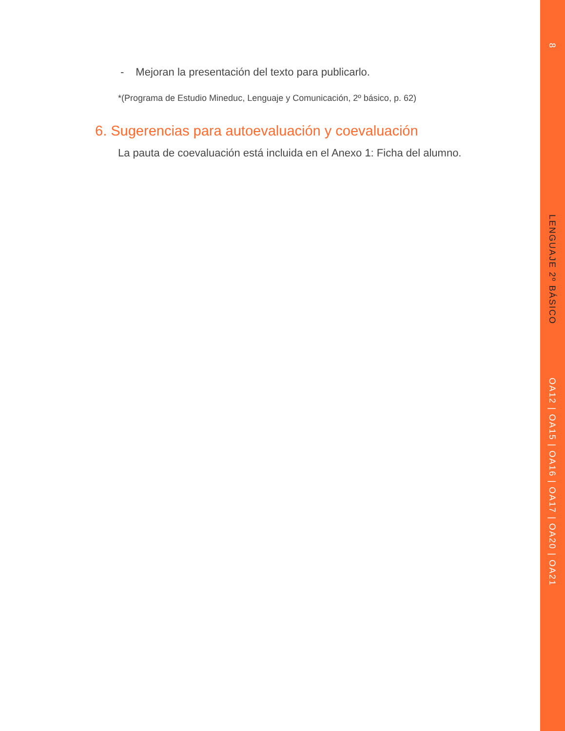- Mejoran la presentación del texto para publicarlo.
*(Programa de Estudio Mineduc, Lenguaje y Comunicación, 2º básico, p. 62)
6. Sugerencias para autoevaluación y coevaluación
La pauta de coevaluación está incluida en el Anexo 1: Ficha del alumno.
8
LENGUAJE 2º BÁSICO
OA12 | OA15 | OA16 | OA17 | OA20 | OA21